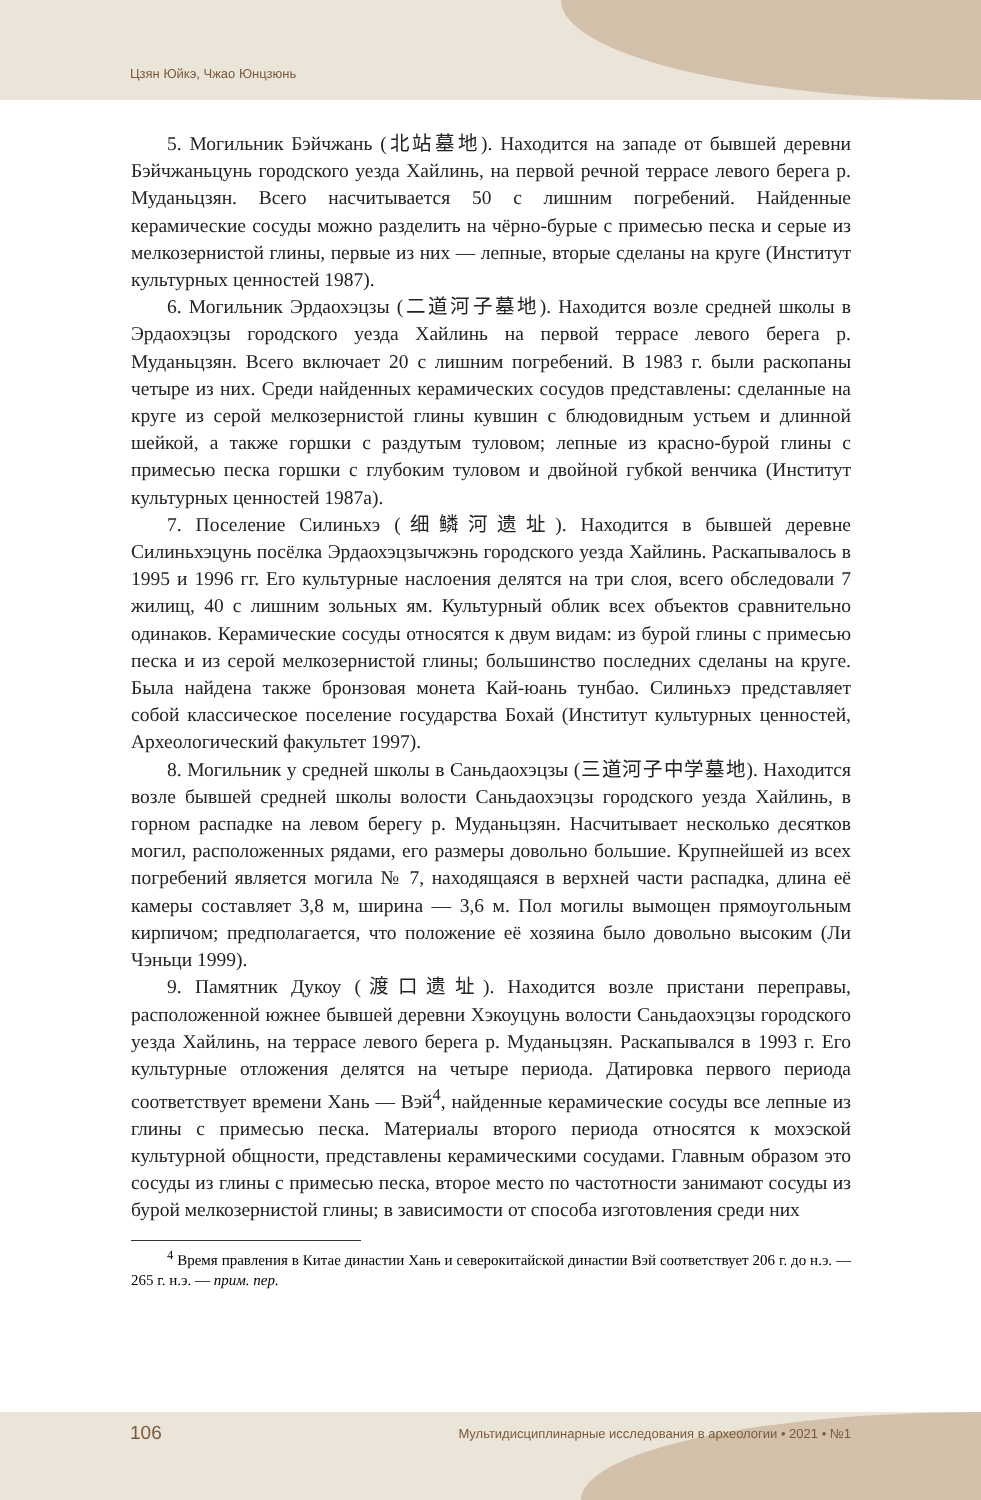Цзян Юйкэ, Чжао Юнцзюнь
5. Могильник Бэйчжань (北站墓地). Находится на западе от бывшей деревни Бэйчжаньцунь городского уезда Хайлинь, на первой речной террасе левого берега р. Муданьцзян. Всего насчитывается 50 с лишним погребений. Найденные керамические сосуды можно разделить на чёрно-бурые с примесью песка и серые из мелкозернистой глины, первые из них — лепные, вторые сделаны на круге (Институт культурных ценностей 1987).
6. Могильник Эрдаохэцзы (二道河子墓地). Находится возле средней школы в Эрдаохэцзы городского уезда Хайлинь на первой террасе левого берега р. Муданьцзян. Всего включает 20 с лишним погребений. В 1983 г. были раскопаны четыре из них. Среди найденных керамических сосудов представлены: сделанные на круге из серой мелкозернистой глины кувшин с блюдовидным устьем и длинной шейкой, а также горшки с раздутым туловом; лепные из красно-бурой глины с примесью песка горшки с глубоким туловом и двойной губкой венчика (Институт культурных ценностей 1987а).
7. Поселение Силиньхэ (细鳞河遗址). Находится в бывшей деревне Силиньхэцунь посёлка Эрдаохэцзычжэнь городского уезда Хайлинь. Раскапывалось в 1995 и 1996 гг. Его культурные наслоения делятся на три слоя, всего обследовали 7 жилищ, 40 с лишним зольных ям. Культурный облик всех объектов сравнительно одинаков. Керамические сосуды относятся к двум видам: из бурой глины с примесью песка и из серой мелкозернистой глины; большинство последних сделаны на круге. Была найдена также бронзовая монета Кай-юань тунбао. Силиньхэ представляет собой классическое поселение государства Бохай (Институт культурных ценностей, Археологический факультет 1997).
8. Могильник у средней школы в Саньдаохэцзы (三道河子中学墓地). Находится возле бывшей средней школы волости Саньдаохэцзы городского уезда Хайлинь, в горном распадке на левом берегу р. Муданьцзян. Насчитывает несколько десятков могил, расположенных рядами, его размеры довольно большие. Крупнейшей из всех погребений является могила № 7, находящаяся в верхней части распадка, длина её камеры составляет 3,8 м, ширина — 3,6 м. Пол могилы вымощен прямоугольным кирпичом; предполагается, что положение её хозяина было довольно высоким (Ли Чэньци 1999).
9. Памятник Дукоу (渡口遗址). Находится возле пристани переправы, расположенной южнее бывшей деревни Хэкоуцунь волости Саньдаохэцзы городского уезда Хайлинь, на террасе левого берега р. Муданьцзян. Раскапывался в 1993 г. Его культурные отложения делятся на четыре периода. Датировка первого периода соответствует времени Хань — Вэй<sup>4</sup>, найденные керамические сосуды все лепные из глины с примесью песка. Материалы второго периода относятся к мохэской культурной общности, представлены керамическими сосудами. Главным образом это сосуды из глины с примесью песка, второе место по частотности занимают сосуды из бурой мелкозернистой глины; в зависимости от способа изготовления среди них
<sup>4</sup> Время правления в Китае династии Хань и северокитайской династии Вэй соответствует 206 г. до н.э. — 265 г. н.э. — прим. пер.
106
Мультидисциплинарные исследования в археологии • 2021 • №1